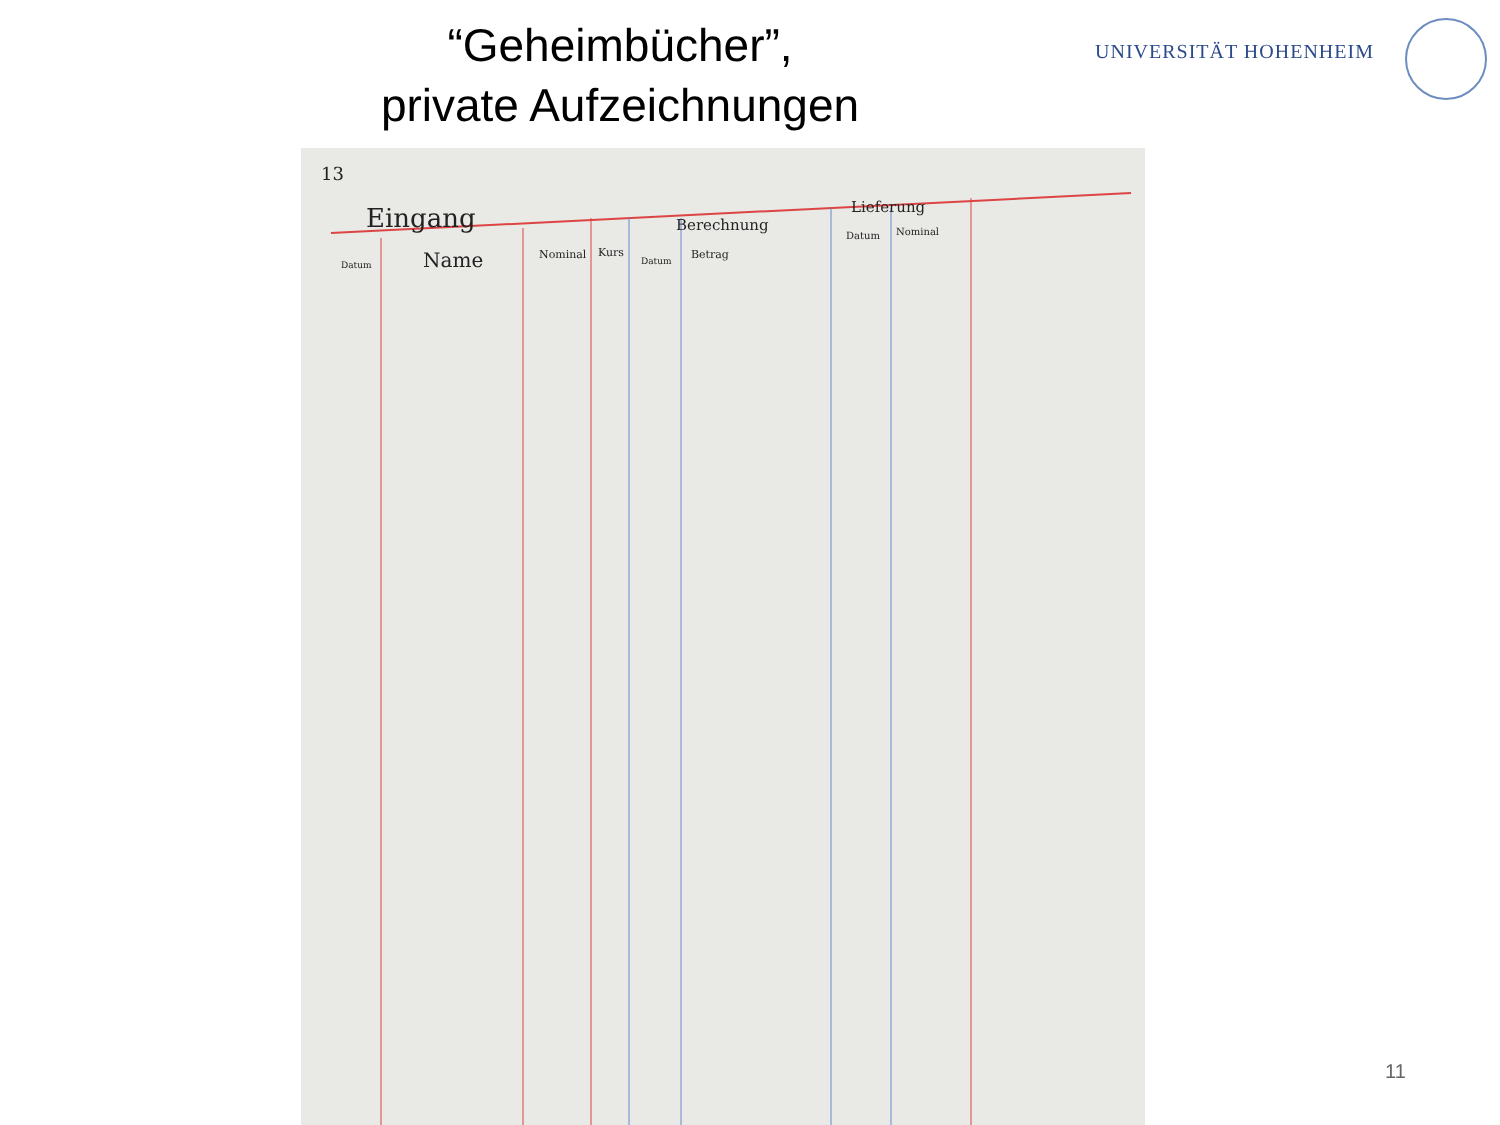“Geheimbücher”,
private Aufzeichnungen
UNIVERSITÄT HOHENHEIM
13
Eingang
Datum Name Nominal Kurs
Berechnung
Lieferung
Datum
Betrag
Datum Nominal
11